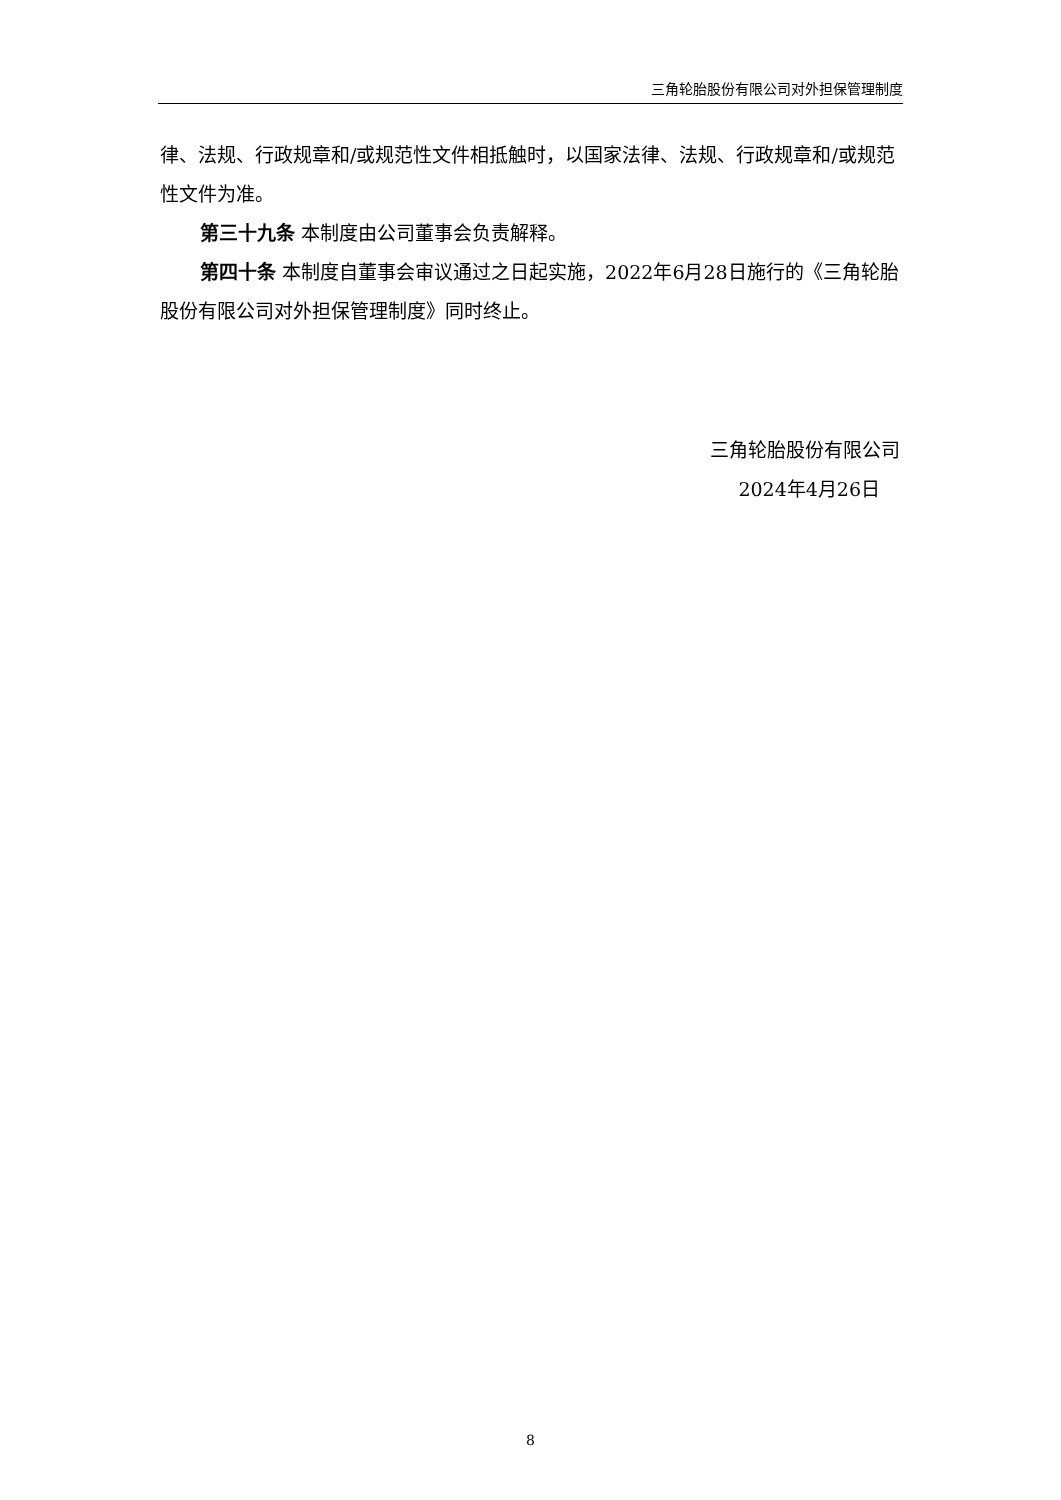三角轮胎股份有限公司对外担保管理制度
律、法规、行政规章和/或规范性文件相抵触时，以国家法律、法规、行政规章和/或规范性文件为准。
第三十九条 本制度由公司董事会负责解释。
第四十条 本制度自董事会审议通过之日起实施，2022年6月28日施行的《三角轮胎股份有限公司对外担保管理制度》同时终止。
三角轮胎股份有限公司
2024年4月26日
8